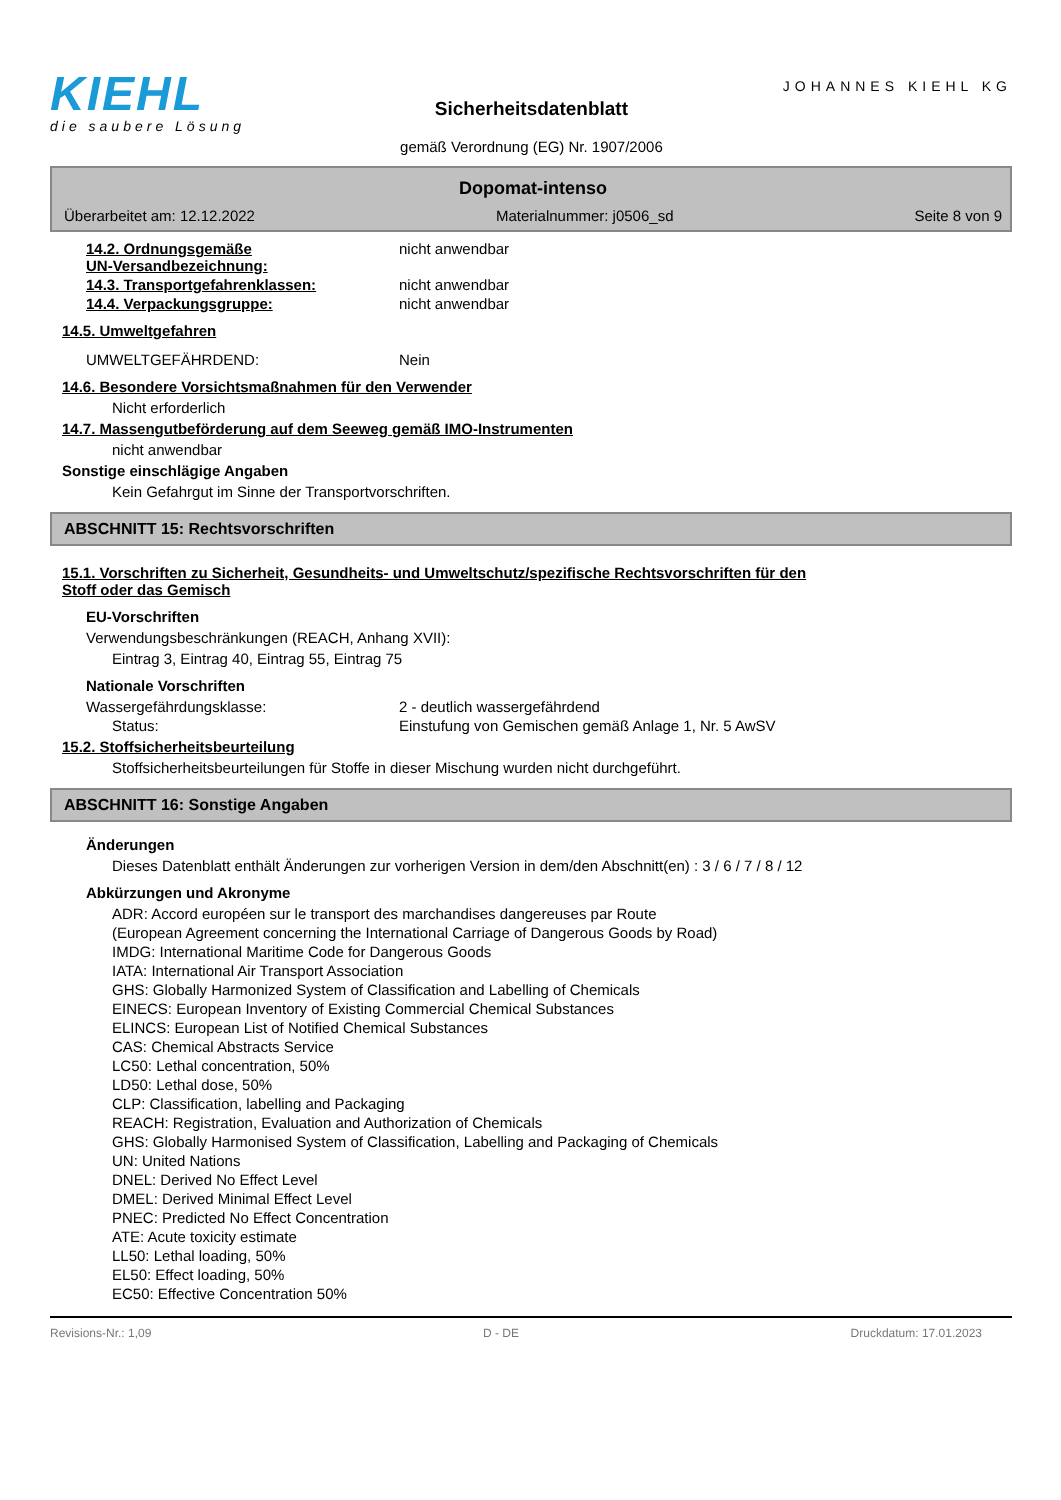KIEHL
die saubere Lösung
Sicherheitsdatenblatt
gemäß Verordnung (EG) Nr. 1907/2006
JOHANNES KIEHL KG
Dopomat-intenso
Überarbeitet am: 12.12.2022 Materialnummer: j0506_sd Seite 8 von 9
14.2. Ordnungsgemäße
UN-Versandbezeichnung:
nicht anwendbar
14.3. Transportgefahrenklassen: nicht anwendbar
14.4. Verpackungsgruppe: nicht anwendbar
14.5. Umweltgefahren
UMWELTGEFÄHRDEND: Nein
14.6. Besondere Vorsichtsmaßnahmen für den Verwender
Nicht erforderlich
14.7. Massengutbeförderung auf dem Seeweg gemäß IMO-Instrumenten
nicht anwendbar
Sonstige einschlägige Angaben
Kein Gefahrgut im Sinne der Transportvorschriften.
ABSCHNITT 15: Rechtsvorschriften
15.1. Vorschriften zu Sicherheit, Gesundheits- und Umweltschutz/spezifische Rechtsvorschriften für den
Stoff oder das Gemisch
EU-Vorschriften
Verwendungsbeschränkungen (REACH, Anhang XVII):
Eintrag 3, Eintrag 40, Eintrag 55, Eintrag 75
Nationale Vorschriften
Wassergefährdungsklasse: 2 - deutlich wassergefährdend
Status: Einstufung von Gemischen gemäß Anlage 1, Nr. 5 AwSV
15.2. Stoffsicherheitsbeurteilung
Stoffsicherheitsbeurteilungen für Stoffe in dieser Mischung wurden nicht durchgeführt.
ABSCHNITT 16: Sonstige Angaben
Änderungen
Dieses Datenblatt enthält Änderungen zur vorherigen Version in dem/den Abschnitt(en) : 3 / 6 / 7 / 8 / 12
Abkürzungen und Akronyme
ADR: Accord européen sur le transport des marchandises dangereuses par Route
(European Agreement concerning the International Carriage of Dangerous Goods by Road)
IMDG: International Maritime Code for Dangerous Goods
IATA: International Air Transport Association
GHS: Globally Harmonized System of Classification and Labelling of Chemicals
EINECS: European Inventory of Existing Commercial Chemical Substances
ELINCS: European List of Notified Chemical Substances
CAS: Chemical Abstracts Service
LC50: Lethal concentration, 50%
LD50: Lethal dose, 50%
CLP: Classification, labelling and Packaging
REACH: Registration, Evaluation and Authorization of Chemicals
GHS: Globally Harmonised System of Classification, Labelling and Packaging of Chemicals
UN: United Nations
DNEL: Derived No Effect Level
DMEL: Derived Minimal Effect Level
PNEC: Predicted No Effect Concentration
ATE: Acute toxicity estimate
LL50: Lethal loading, 50%
EL50: Effect loading, 50%
EC50: Effective Concentration 50%
Revisions-Nr.: 1,09 D - DE Druckdatum: 17.01.2023